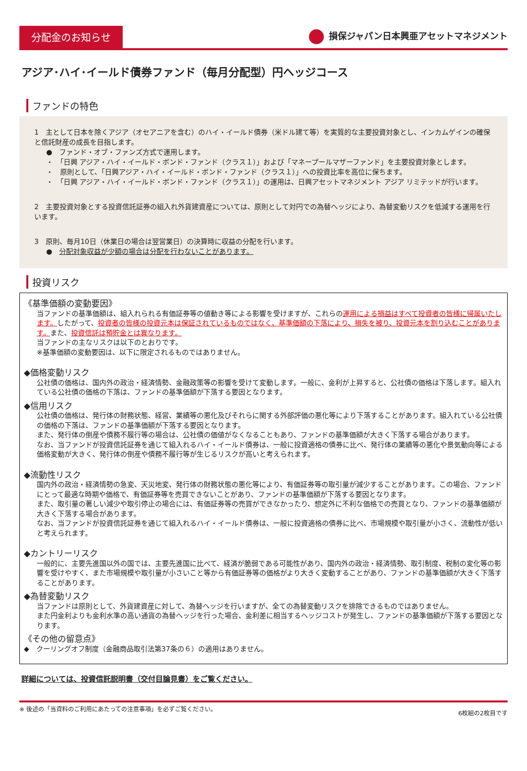分配金のお知らせ
損保ジャパン日本興亜アセットマネジメント
アジア･ハイ･イールド債券ファンド（毎月分配型）円ヘッジコース
ファンドの特色
1　主として日本を除くアジア（オセアニアを含む）のハイ・イールド債券（米ドル建て等）を実質的な主要投資対象とし、インカムゲインの確保と信託財産の成長を目指します。
●　ファンド・オブ・ファンズ方式で運用します。
・　「日興 アジア・ハイ・イールド・ボンド・ファンド（クラス１）」および「マネープールマザーファンド」を主要投資対象とします。
・　原則として、「日興アジア・ハイ・イールド・ボンド・ファンド（クラス１）」への投資比率を高位に保ちます。
・　「日興 アジア・ハイ・イールド・ボンド・ファンド（クラス１）」の運用は、日興アセットマネジメント アジア リミテッドが行います。
2　主要投資対象とする投資信託証券の組入れ外貨建資産については、原則として対円での為替ヘッジにより、為替変動リスクを低減する運用を行います。
3　原則、毎月10日（休業日の場合は翌営業日）の決算時に収益の分配を行います。
●　分配対象収益が少額の場合は分配を行わないことがあります。
投資リスク
《基準価額の変動要因》
当ファンドの基準価額は、組入れられる有価証券等の値動き等による影響を受けますが、これらの運用による損益はすべて投資者の皆様に帰属いたします。したがって、投資者の皆様の投資元本は保証されているものではなく、基準価額の下落により、損失を被り、投資元本を割り込むことがあります。また、投資信託は預貯金とは異なります。
当ファンドの主なリスクは以下のとおりです。
※基準価額の変動要因は、以下に限定されるものではありません。
◆価格変動リスク
公社債の価格は、国内外の政治・経済情勢、金融政策等の影響を受けて変動します。一般に、金利が上昇すると、公社債の価格は下落します。組入れている公社債の価格の下落は、ファンドの基準価額が下落する要因となります。
◆信用リスク
公社債の価格は、発行体の財務状態、経営、業績等の悪化及びそれらに関する外部評価の悪化等により下落することがあります。組入れている公社債の価格の下落は、ファンドの基準価額が下落する要因となります。
また、発行体の倒産や債務不履行等の場合は、公社債の価値がなくなることもあり、ファンドの基準価額が大きく下落する場合があります。
なお、当ファンドが投資信託証券を通じて組入れるハイ・イールド債券は、一般に投資適格の債券に比べ、発行体の業績等の悪化や景気動向等による価格変動が大きく、発行体の倒産や債務不履行等が生じるリスクが高いと考えられます。
◆流動性リスク
国内外の政治・経済情勢の急変、天災地変、発行体の財務状態の悪化等により、有価証券等の取引量が減少することがあります。この場合、ファンドにとって最適な時期や価格で、有価証券等を売買できないことがあり、ファンドの基準価額が下落する要因となります。
また、取引量の著しい減少や取引停止の場合には、有価証券等の売買ができなかったり、想定外に不利な価格での売買となり、ファンドの基準価額が大きく下落する場合があります。
なお、当ファンドが投資信託証券を通じて組入れるハイ・イールド債券は、一般に投資適格の債券に比べ、市場規模や取引量が小さく、流動性が低いと考えられます。
◆カントリーリスク
一般的に、主要先進国以外の国では、主要先進国に比べて、経済が脆弱である可能性があり、国内外の政治・経済情勢、取引制度、税制の変化等の影響を受けやすく、また市場規模や取引量が小さいこと等から有価証券等の価格がより大きく変動することがあり、ファンドの基準価額が大きく下落することがあります。
◆為替変動リスク
当ファンドは原則として、外貨建資産に対して、為替ヘッジを行いますが、全ての為替変動リスクを排除できるものではありません。
また円金利よりも金利水準の高い通貨の為替ヘッジを行った場合、金利差に相当するヘッジコストが発生し、ファンドの基準価額が下落する要因となります。
《その他の留意点》
◆　クーリングオフ制度（金融商品取引法第37条の６）の適用はありません。
詳細については、投資信託説明書（交付目論見書）をご覧ください。
※ 後述の「当資料のご利用にあたっての注意事項」を必ずご覧ください。 6枚組の2枚目です